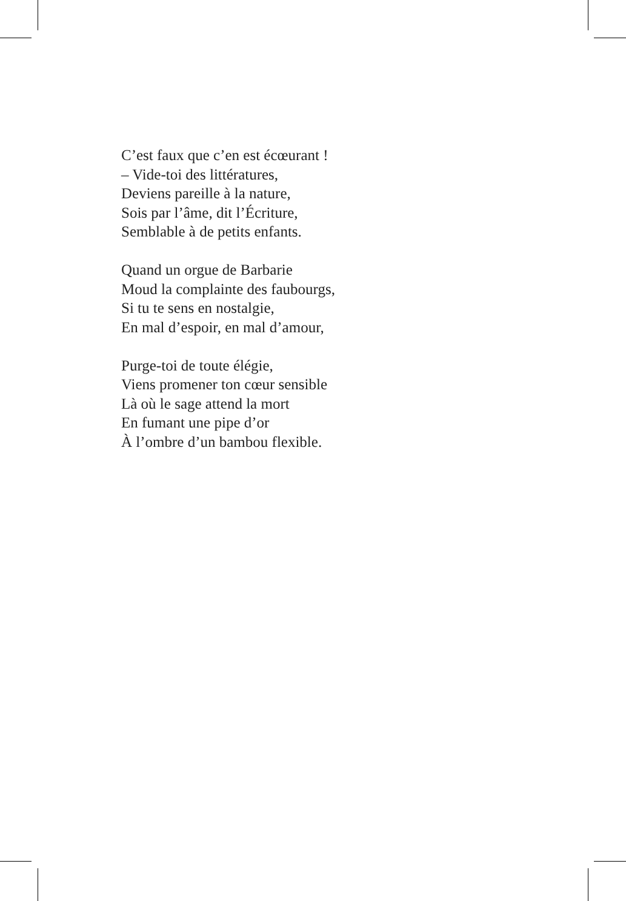C’est faux que c’en est écœurant !
– Vide-toi des littératures,
Deviens pareille à la nature,
Sois par l’âme, dit l’Écriture,
Semblable à de petits enfants.
Quand un orgue de Barbarie
Moud la complainte des faubourgs,
Si tu te sens en nostalgie,
En mal d’espoir, en mal d’amour,
Purge-toi de toute élégie,
Viens promener ton cœur sensible
Là où le sage attend la mort
En fumant une pipe d’or
À l’ombre d’un bambou flexible.